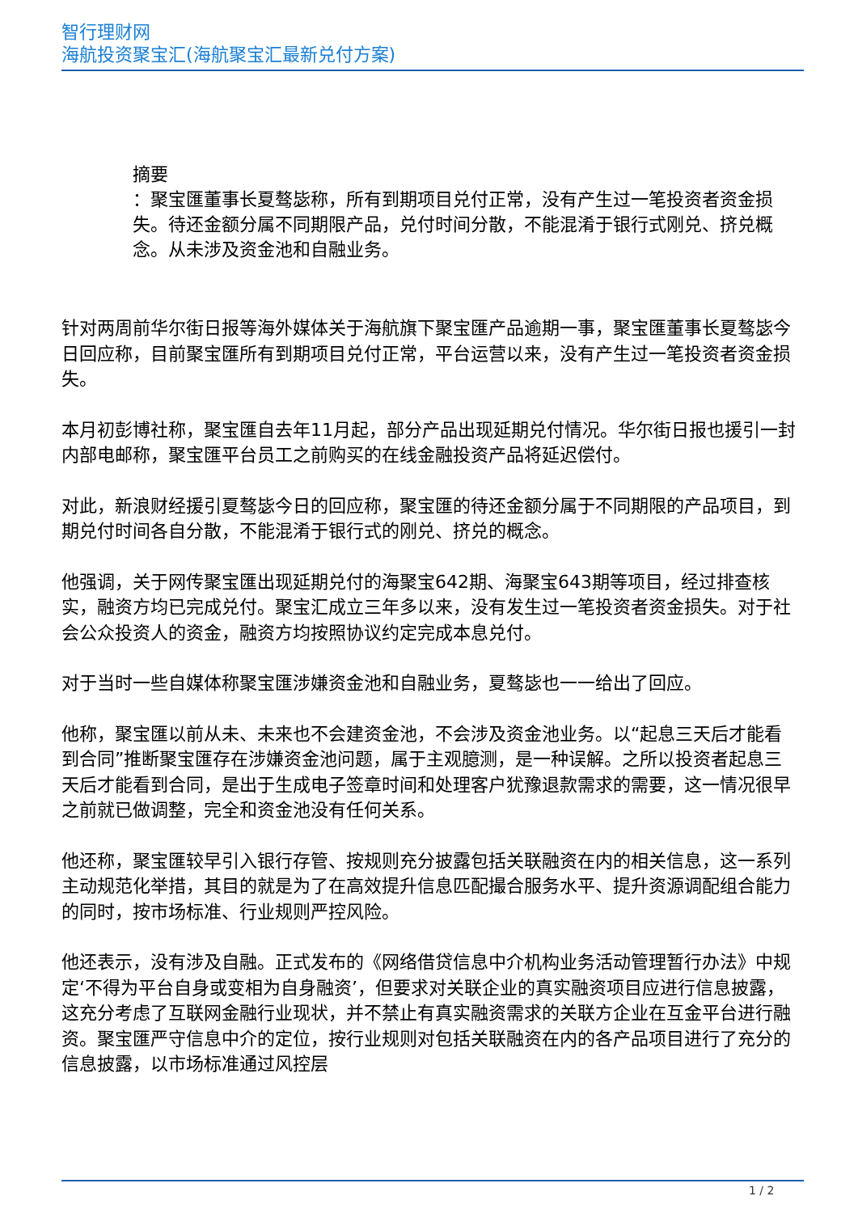智行理财网
海航投资聚宝汇(海航聚宝汇最新兑付方案)
摘要
：聚宝匯董事长夏骜毖称，所有到期项目兑付正常，没有产生过一笔投资者资金损失。待还金额分属不同期限产品，兑付时间分散，不能混淆于银行式刚兑、挤兑概念。从未涉及资金池和自融业务。
针对两周前华尔街日报等海外媒体关于海航旗下聚宝匯产品逾期一事，聚宝匯董事长夏骜毖今日回应称，目前聚宝匯所有到期项目兑付正常，平台运营以来，没有产生过一笔投资者资金损失。
本月初彭博社称，聚宝匯自去年11月起，部分产品出现延期兑付情况。华尔街日报也援引一封内部电邮称，聚宝匯平台员工之前购买的在线金融投资产品将延迟偿付。
对此，新浪财经援引夏骜毖今日的回应称，聚宝匯的待还金额分属于不同期限的产品项目，到期兑付时间各自分散，不能混淆于银行式的刚兑、挤兑的概念。
他强调，关于网传聚宝匯出现延期兑付的海聚宝642期、海聚宝643期等项目，经过排查核实，融资方均已完成兑付。聚宝汇成立三年多以来，没有发生过一笔投资者资金损失。对于社会公众投资人的资金，融资方均按照协议约定完成本息兑付。
对于当时一些自媒体称聚宝匯涉嫌资金池和自融业务，夏骜毖也一一给出了回应。
他称，聚宝匯以前从未、未来也不会建资金池，不会涉及资金池业务。以“起息三天后才能看到合同”推断聚宝匯存在涉嫌资金池问题，属于主观臆测，是一种误解。之所以投资者起息三天后才能看到合同，是出于生成电子签章时间和处理客户犹豫退款需求的需要，这一情况很早之前就已做调整，完全和资金池没有任何关系。
他还称，聚宝匯较早引入银行存管、按规则充分披露包括关联融资在内的相关信息，这一系列主动规范化举措，其目的就是为了在高效提升信息匹配撮合服务水平、提升资源调配组合能力的同时，按市场标准、行业规则严控风险。
他还表示，没有涉及自融。正式发布的《网络借贷信息中介机构业务活动管理暂行办法》中规定‘不得为平台自身或变相为自身融资’，但要求对关联企业的真实融资项目应进行信息披露，这充分考虑了互联网金融行业现状，并不禁止有真实融资需求的关联方企业在互金平台进行融资。聚宝匯严守信息中介的定位，按行业规则对包括关联融资在内的各产品项目进行了充分的信息披露，以市场标准通过风控层
1 / 2